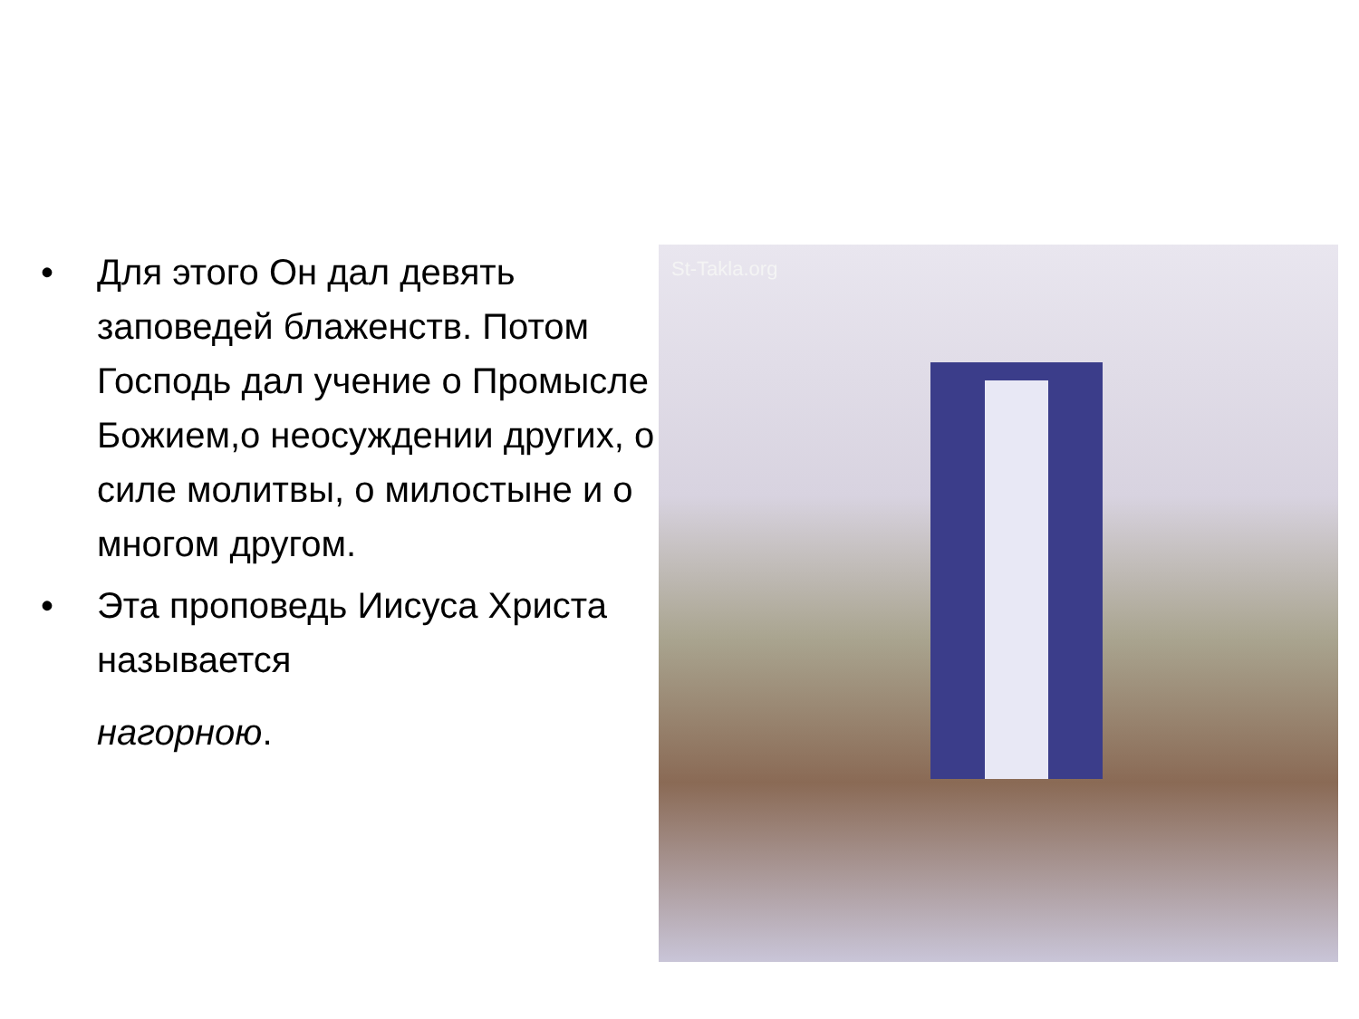• Для этого Он дал девять заповедей блаженств. Потом Господь дал учение о Промысле Божием,о неосуждении других, о силе молитвы, о милостыне и о многом другом.
• Эта проповедь Иисуса Христа называется
нагорною.
St-Takla.org